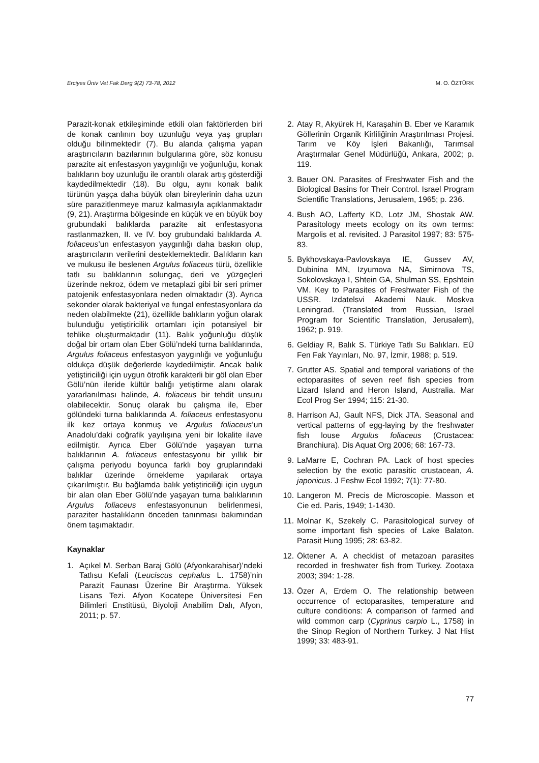Erciyes Üniv Vet Fak Derg 9(2) 73-78, 2012 M. O. ÖZTÜRK
Parazit-konak etkileşiminde etkili olan faktörlerden biri de konak canlının boy uzunluğu veya yaş grupları olduğu bilinmektedir (7). Bu alanda çalışma yapan araştırıcıların bazılarının bulgularına göre, söz konusu parazite ait enfestasyon yaygınlığı ve yoğunluğu, konak balıkların boy uzunluğu ile orantılı olarak artış gösterdiği kaydedilmektedir (18). Bu olgu, aynı konak balık türünün yaşça daha büyük olan bireylerinin daha uzun süre parazitlenmeye maruz kalmasıyla açıklanmaktadır (9, 21). Araştırma bölgesinde en küçük ve en büyük boy grubundaki balıklarda parazite ait enfestasyona rastlanmazken, II. ve IV. boy grubundaki balıklarda A. foliaceus’un enfestasyon yaygınlığı daha baskın olup, araştırıcıların verilerini desteklemektedir. Balıkların kan ve mukusu ile beslenen Argulus foliaceus türü, özellikle tatlı su balıklarının solungaç, deri ve yüzgeçleri üzerinde nekroz, ödem ve metaplazi gibi bir seri primer patojenik enfestasyonlara neden olmaktadır (3). Ayrıca sekonder olarak bakteriyal ve fungal enfestasyonlara da neden olabilmekte (21), özellikle balıkların yoğun olarak bulunduğu yetiştiricilik ortamları için potansiyel bir tehlike oluşturmaktadır (11). Balık yoğunluğu düşük doğal bir ortam olan Eber Gölü’ndeki turna balıklarında, Argulus foliaceus enfestasyon yaygınlığı ve yoğunluğu oldukça düşük değerlerde kaydedilmiştir. Ancak balık yetiştiriciliği için uygun ötrofik karakterli bir göl olan Eber Gölü’nün ileride kültür balığı yetiştirme alanı olarak yararlanılması halinde, A. foliaceus bir tehdit unsuru olabilecektir. Sonuç olarak bu çalışma ile, Eber gölündeki turna balıklarında A. foliaceus enfestasyonu ilk kez ortaya konmuş ve Argulus foliaceus’un Anadolu’daki coğrafik yayılışına yeni bir lokalite ilave edilmiştir. Ayrıca Eber Gölü’nde yaşayan turna balıklarının A. foliaceus enfestasyonu bir yıllık bir çalışma periyodu boyunca farklı boy gruplarındaki balıklar üzerinde örnekleme yapılarak ortaya çıkarılmıştır. Bu bağlamda balık yetiştiriciliği için uygun bir alan olan Eber Gölü’nde yaşayan turna balıklarının Argulus foliaceus enfestasyonunun belirlenmesi, paraziter hastalıkların önceden tanınması bakımından önem taşımaktadır.
Kaynaklar
1. Açıkel M. Serban Baraj Gölü (Afyonkarahisar)’ndeki Tatlısu Kefali (Leuciscus cephalus L. 1758)’nin Parazit Faunası Üzerine Bir Araştırma. Yüksek Lisans Tezi. Afyon Kocatepe Üniversitesi Fen Bilimleri Enstitüsü, Biyoloji Anabilim Dalı, Afyon, 2011; p. 57.
2. Atay R, Akyürek H, Karaşahin B. Eber ve Karamık Göllerinin Organik Kirliliğinin Araştırılması Projesi. Tarım ve Köy İşleri Bakanlığı, Tarımsal Araştırmalar Genel Müdürlüğü, Ankara, 2002; p. 119.
3. Bauer ON. Parasites of Freshwater Fish and the Biological Basins for Their Control. Israel Program Scientific Translations, Jerusalem, 1965; p. 236.
4. Bush AO, Lafferty KD, Lotz JM, Shostak AW. Parasitology meets ecology on its own terms: Margolis et al. revisited. J Parasitol 1997; 83: 575-83.
5. Bykhovskaya-Pavlovskaya IE, Gussev AV, Dubinina MN, Izyumova NA, Simirnova TS, Sokolovskaya I, Shtein GA, Shulman SS, Epshtein VM. Key to Parasites of Freshwater Fish of the USSR. Izdatelsvi Akademi Nauk. Moskva Leningrad. (Translated from Russian, Israel Program for Scientific Translation, Jerusalem), 1962; p. 919.
6. Geldiay R, Balık S. Türkiye Tatlı Su Balıkları. EÜ Fen Fak Yayınları, No. 97, İzmir, 1988; p. 519.
7. Grutter AS. Spatial and temporal variations of the ectoparasites of seven reef fish species from Lizard Island and Heron Island, Australia. Mar Ecol Prog Ser 1994; 115: 21-30.
8. Harrison AJ, Gault NFS, Dick JTA. Seasonal and vertical patterns of egg-laying by the freshwater fish louse Argulus foliaceus (Crustacea: Branchiura). Dis Aquat Org 2006; 68: 167-73.
9. LaMarre E, Cochran PA. Lack of host species selection by the exotic parasitic crustacean, A. japonicus. J Feshw Ecol 1992; 7(1): 77-80.
10. Langeron M. Precis de Microscopie. Masson et Cie ed. Paris, 1949; 1-1430.
11. Molnar K, Szekely C. Parasitological survey of some important fish species of Lake Balaton. Parasit Hung 1995; 28: 63-82.
12. Öktener A. A checklist of metazoan parasites recorded in freshwater fish from Turkey. Zootaxa 2003; 394: 1-28.
13. Özer A, Erdem O. The relationship between occurrence of ectoparasites, temperature and culture conditions: A comparison of farmed and wild common carp (Cyprinus carpio L., 1758) in the Sinop Region of Northern Turkey. J Nat Hist 1999; 33: 483-91.
77